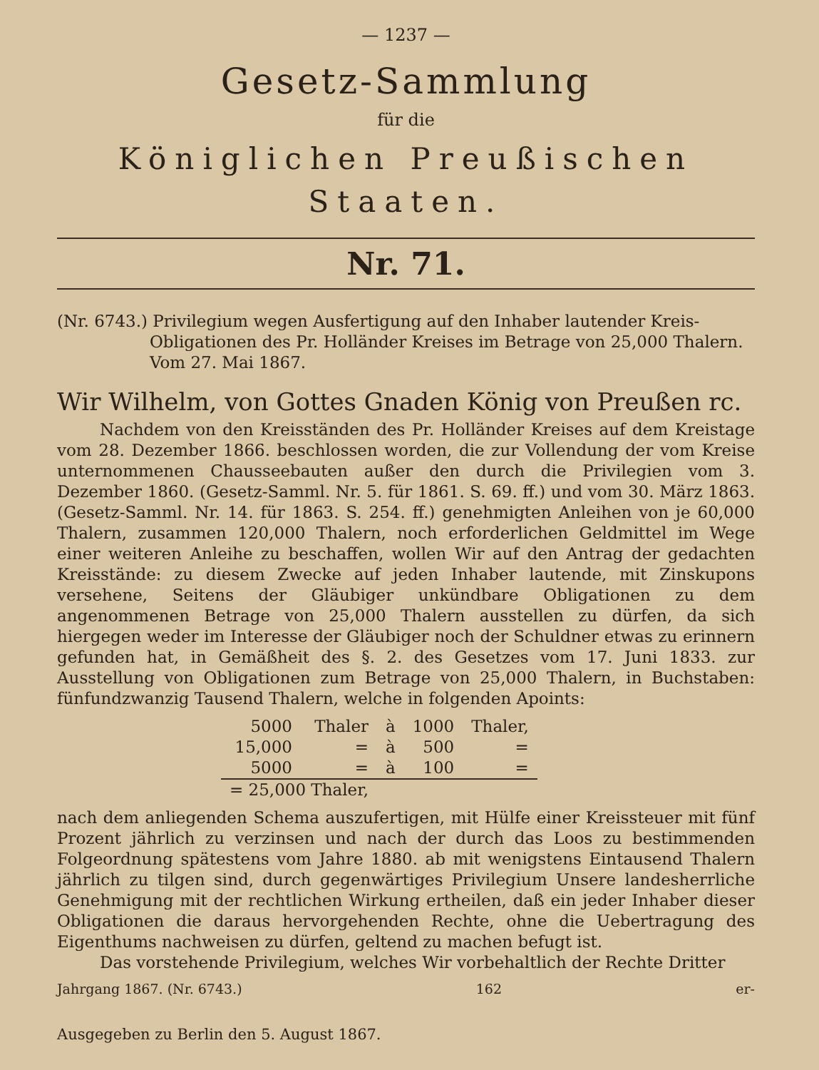— 1237 —
Gesetz-Sammlung
für die
Königlichen Preußischen Staaten.
Nr. 71.
(Nr. 6743.) Privilegium wegen Ausfertigung auf den Inhaber lautender Kreis-Obligationen des Pr. Holländer Kreises im Betrage von 25,000 Thalern. Vom 27. Mai 1867.
Wir Wilhelm, von Gottes Gnaden König von Preußen rc.
Nachdem von den Kreisständen des Pr. Holländer Kreises auf dem Kreistage vom 28. Dezember 1866. beschlossen worden, die zur Vollendung der vom Kreise unternommenen Chausseebauten außer den durch die Privilegien vom 3. Dezember 1860. (Gesetz-Samml. Nr. 5. für 1861. S. 69. ff.) und vom 30. März 1863. (Gesetz-Samml. Nr. 14. für 1863. S. 254. ff.) genehmigten Anleihen von je 60,000 Thalern, zusammen 120,000 Thalern, noch erforderlichen Geldmittel im Wege einer weiteren Anleihe zu beschaffen, wollen Wir auf den Antrag der gedachten Kreisstände: zu diesem Zwecke auf jeden Inhaber lautende, mit Zinskupons versehene, Seitens der Gläubiger unkündbare Obligationen zu dem angenommenen Betrage von 25,000 Thalern ausstellen zu dürfen, da sich hiergegen weder im Interesse der Gläubiger noch der Schuldner etwas zu erinnern gefunden hat, in Gemäßheit des §. 2. des Gesetzes vom 17. Juni 1833. zur Ausstellung von Obligationen zum Betrage von 25,000 Thalern, in Buchstaben: fünfundzwanzig Tausend Thalern, welche in folgenden Apoints:
| 5000 | Thaler | à | 1000 | Thaler, |
| 15,000 | = | à | 500 | = |
| 5000 | = | à | 100 | = |
| = 25,000 Thaler, | | | | |
nach dem anliegenden Schema auszufertigen, mit Hülfe einer Kreissteuer mit fünf Prozent jährlich zu verzinsen und nach der durch das Loos zu bestimmenden Folgeordnung spätestens vom Jahre 1880. ab mit wenigstens Eintausend Thalern jährlich zu tilgen sind, durch gegenwärtiges Privilegium Unsere landesherrliche Genehmigung mit der rechtlichen Wirkung ertheilen, daß ein jeder Inhaber dieser Obligationen die daraus hervorgehenden Rechte, ohne die Uebertragung des Eigenthums nachweisen zu dürfen, geltend zu machen befugt ist.
Das vorstehende Privilegium, welches Wir vorbehaltlich der Rechte Dritter
Jahrgang 1867. (Nr. 6743.) 162 er-
Ausgegeben zu Berlin den 5. August 1867.